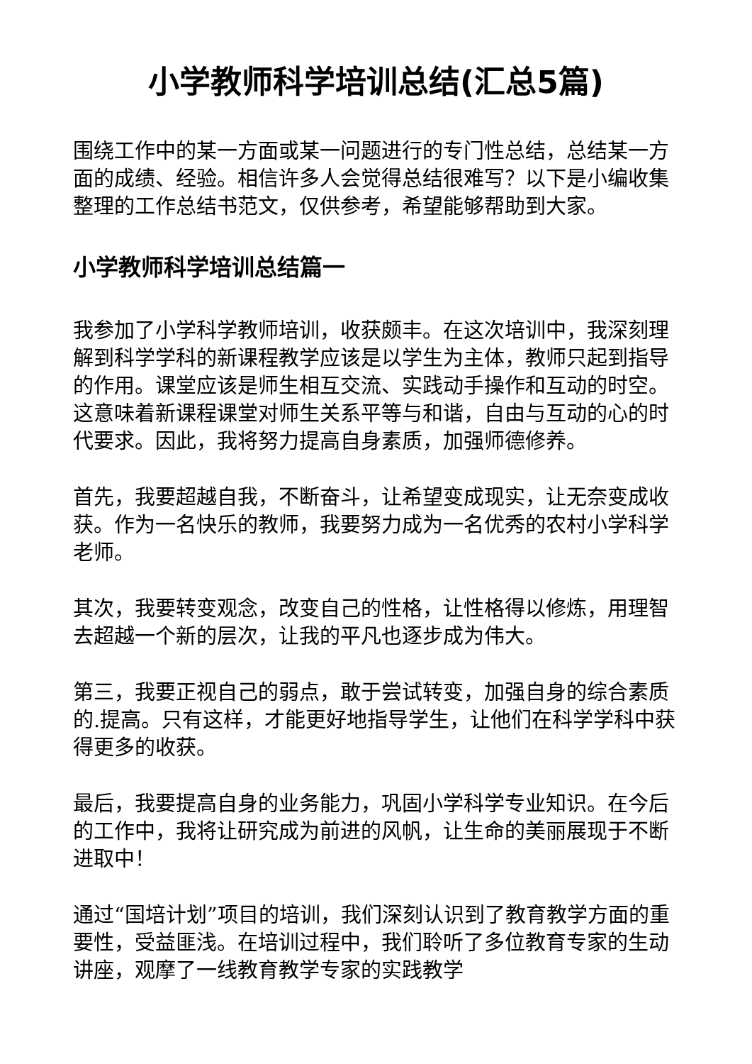小学教师科学培训总结(汇总5篇)
围绕工作中的某一方面或某一问题进行的专门性总结，总结某一方面的成绩、经验。相信许多人会觉得总结很难写？以下是小编收集整理的工作总结书范文，仅供参考，希望能够帮助到大家。
小学教师科学培训总结篇一
我参加了小学科学教师培训，收获颇丰。在这次培训中，我深刻理解到科学学科的新课程教学应该是以学生为主体，教师只起到指导的作用。课堂应该是师生相互交流、实践动手操作和互动的时空。这意味着新课程课堂对师生关系平等与和谐，自由与互动的心的时代要求。因此，我将努力提高自身素质，加强师德修养。
首先，我要超越自我，不断奋斗，让希望变成现实，让无奈变成收获。作为一名快乐的教师，我要努力成为一名优秀的农村小学科学老师。
其次，我要转变观念，改变自己的性格，让性格得以修炼，用理智去超越一个新的层次，让我的平凡也逐步成为伟大。
第三，我要正视自己的弱点，敢于尝试转变，加强自身的综合素质的.提高。只有这样，才能更好地指导学生，让他们在科学学科中获得更多的收获。
最后，我要提高自身的业务能力，巩固小学科学专业知识。在今后的工作中，我将让研究成为前进的风帆，让生命的美丽展现于不断进取中！
通过“国培计划”项目的培训，我们深刻认识到了教育教学方面的重要性，受益匪浅。在培训过程中，我们聆听了多位教育专家的生动讲座，观摩了一线教育教学专家的实践教学